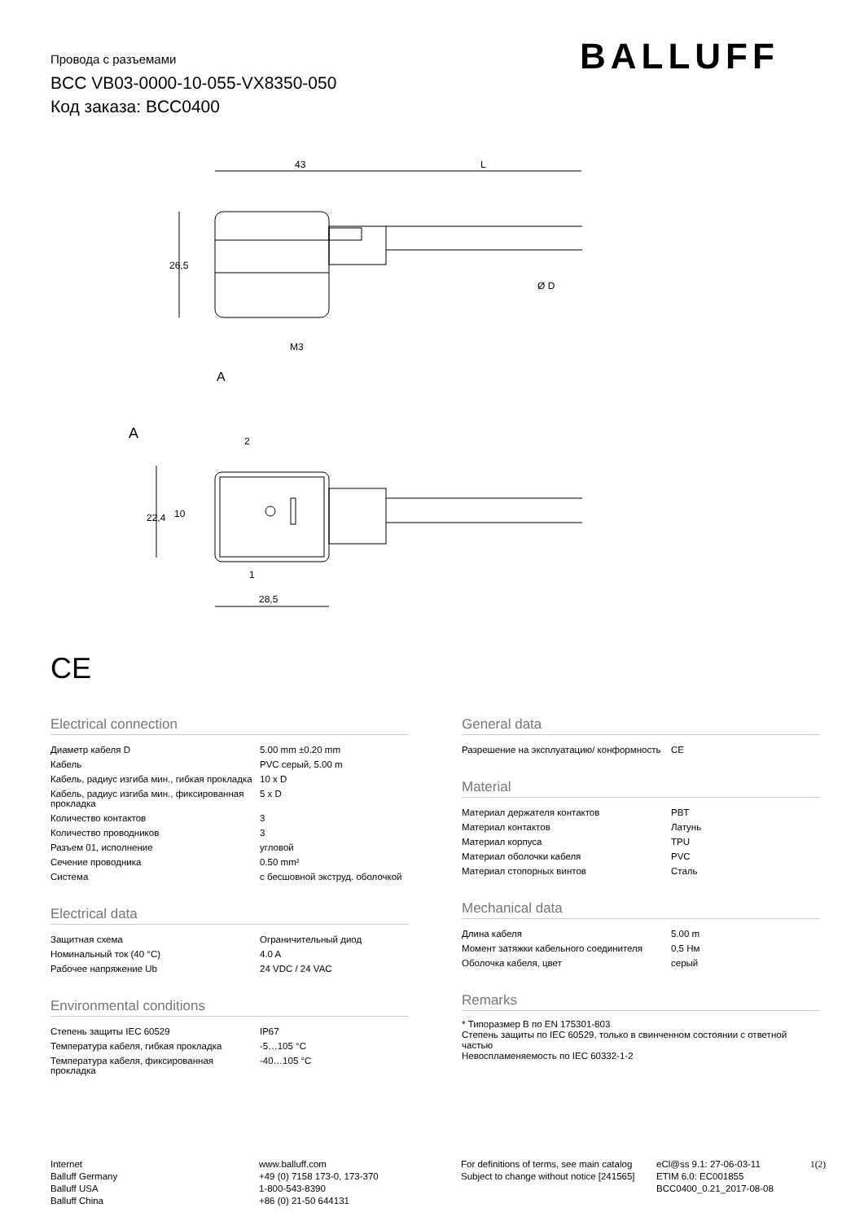Провода с разъемами
BCC VB03-0000-10-055-VX8350-050
Код заказа: BCC0400
BALLUFF
43
L
26,5
M3
A
Ø D
A
2
1
28,5
22,4
10
CE
Electrical connection
| Диаметр кабеля D | 5.00 mm ±0.20 mm |
| Кабель | PVC серый, 5.00 m |
| Кабель, радиус изгиба мин., гибкая прокладка | 10 x D |
| Кабель, радиус изгиба мин., фиксированная прокладка | 5 x D |
| Количество контактов | 3 |
| Количество проводников | 3 |
| Разъем 01, исполнение | угловой |
| Сечение проводника | 0.50 mm² |
| Система | с бесшовной экструд. оболочкой |
Electrical data
| Защитная схема | Ограничительный диод |
| Номинальный ток (40 °C) | 4.0 A |
| Рабочее напряжение Ub | 24 VDC / 24 VAC |
Environmental conditions
| Степень защиты IEC 60529 | IP67 |
| Температура кабеля, гибкая прокладка | -5…105 °C |
| Температура кабеля, фиксированная прокладка | -40…105 °C |
General data
| Разрешение на эксплуатацию/ конформность | CE |
Material
| Материал держателя контактов | PBT |
| Материал контактов | Латунь |
| Материал корпуса | TPU |
| Материал оболочки кабеля | PVC |
| Материал стопорных винтов | Сталь |
Mechanical data
| Длина кабеля | 5.00 m |
| Момент затяжки кабельного соединителя | 0,5 Нм |
| Оболочка кабеля, цвет | серый |
Remarks
* Типоразмер B по EN 175301-803
Степень защиты по IEC 60529, только в свинченном состоянии с ответной частью
Невоспламеняемость по IEC 60332-1-2
Internet
Balluff Germany
Balluff USA
Balluff China
www.balluff.com
+49 (0) 7158 173-0, 173-370
1-800-543-8390
+86 (0) 21-50 644131
For definitions of terms, see main catalog
Subject to change without notice [241565]
eCl@ss 9.1: 27-06-03-11
ETIM 6.0: EC001855
BCC0400_0.21_2017-08-08
1(2)